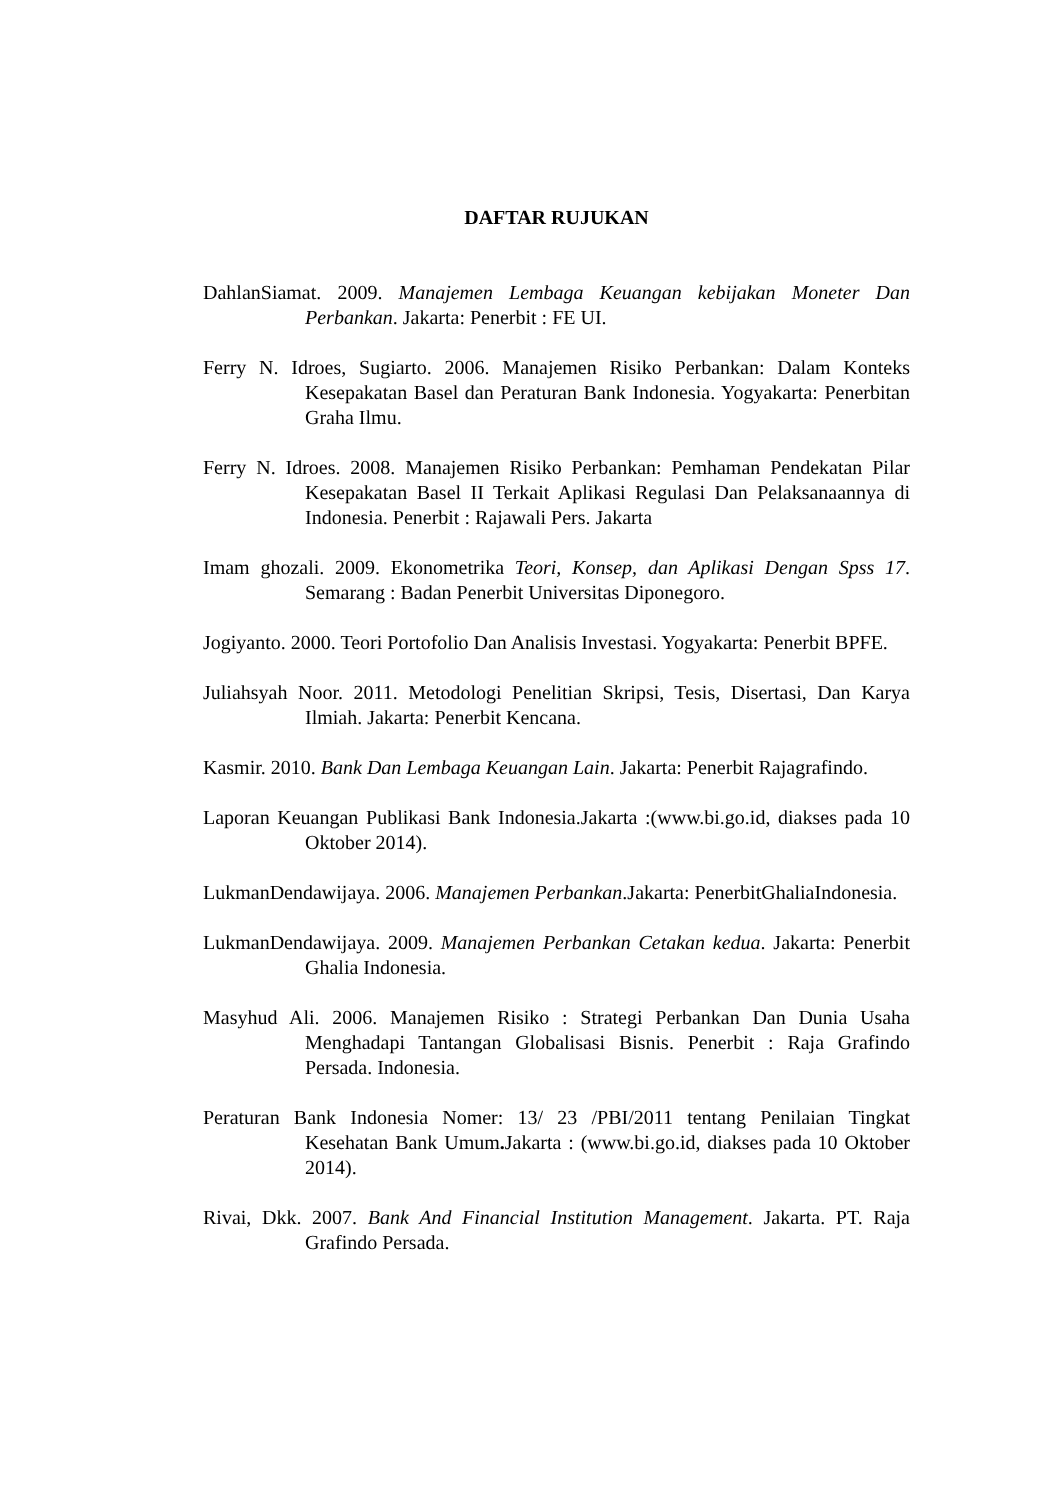DAFTAR RUJUKAN
DahlanSiamat. 2009. Manajemen Lembaga Keuangan kebijakan Moneter Dan Perbankan. Jakarta: Penerbit : FE UI.
Ferry N. Idroes, Sugiarto. 2006. Manajemen Risiko Perbankan: Dalam Konteks Kesepakatan Basel dan Peraturan Bank Indonesia. Yogyakarta: Penerbitan Graha Ilmu.
Ferry N. Idroes. 2008. Manajemen Risiko Perbankan: Pemhaman Pendekatan Pilar Kesepakatan Basel II Terkait Aplikasi Regulasi Dan Pelaksanaannya di Indonesia. Penerbit : Rajawali Pers. Jakarta
Imam ghozali. 2009. Ekonometrika Teori, Konsep, dan Aplikasi Dengan Spss 17. Semarang : Badan Penerbit Universitas Diponegoro.
Jogiyanto. 2000. Teori Portofolio Dan Analisis Investasi. Yogyakarta: Penerbit BPFE.
Juliahsyah Noor. 2011. Metodologi Penelitian Skripsi, Tesis, Disertasi, Dan Karya Ilmiah. Jakarta: Penerbit Kencana.
Kasmir. 2010. Bank Dan Lembaga Keuangan Lain. Jakarta: Penerbit Rajagrafindo.
Laporan Keuangan Publikasi Bank Indonesia.Jakarta :(www.bi.go.id, diakses pada 10 Oktober 2014).
LukmanDendawijaya. 2006. Manajemen Perbankan.Jakarta: PenerbitGhaliaIndonesia.
LukmanDendawijaya. 2009. Manajemen Perbankan Cetakan kedua. Jakarta: Penerbit Ghalia Indonesia.
Masyhud Ali. 2006. Manajemen Risiko : Strategi Perbankan Dan Dunia Usaha Menghadapi Tantangan Globalisasi Bisnis. Penerbit : Raja Grafindo Persada. Indonesia.
Peraturan Bank Indonesia Nomer: 13/ 23 /PBI/2011 tentang Penilaian Tingkat Kesehatan Bank Umum. Jakarta : (www.bi.go.id, diakses pada 10 Oktober 2014).
Rivai, Dkk. 2007. Bank And Financial Institution Management. Jakarta. PT. Raja Grafindo Persada.